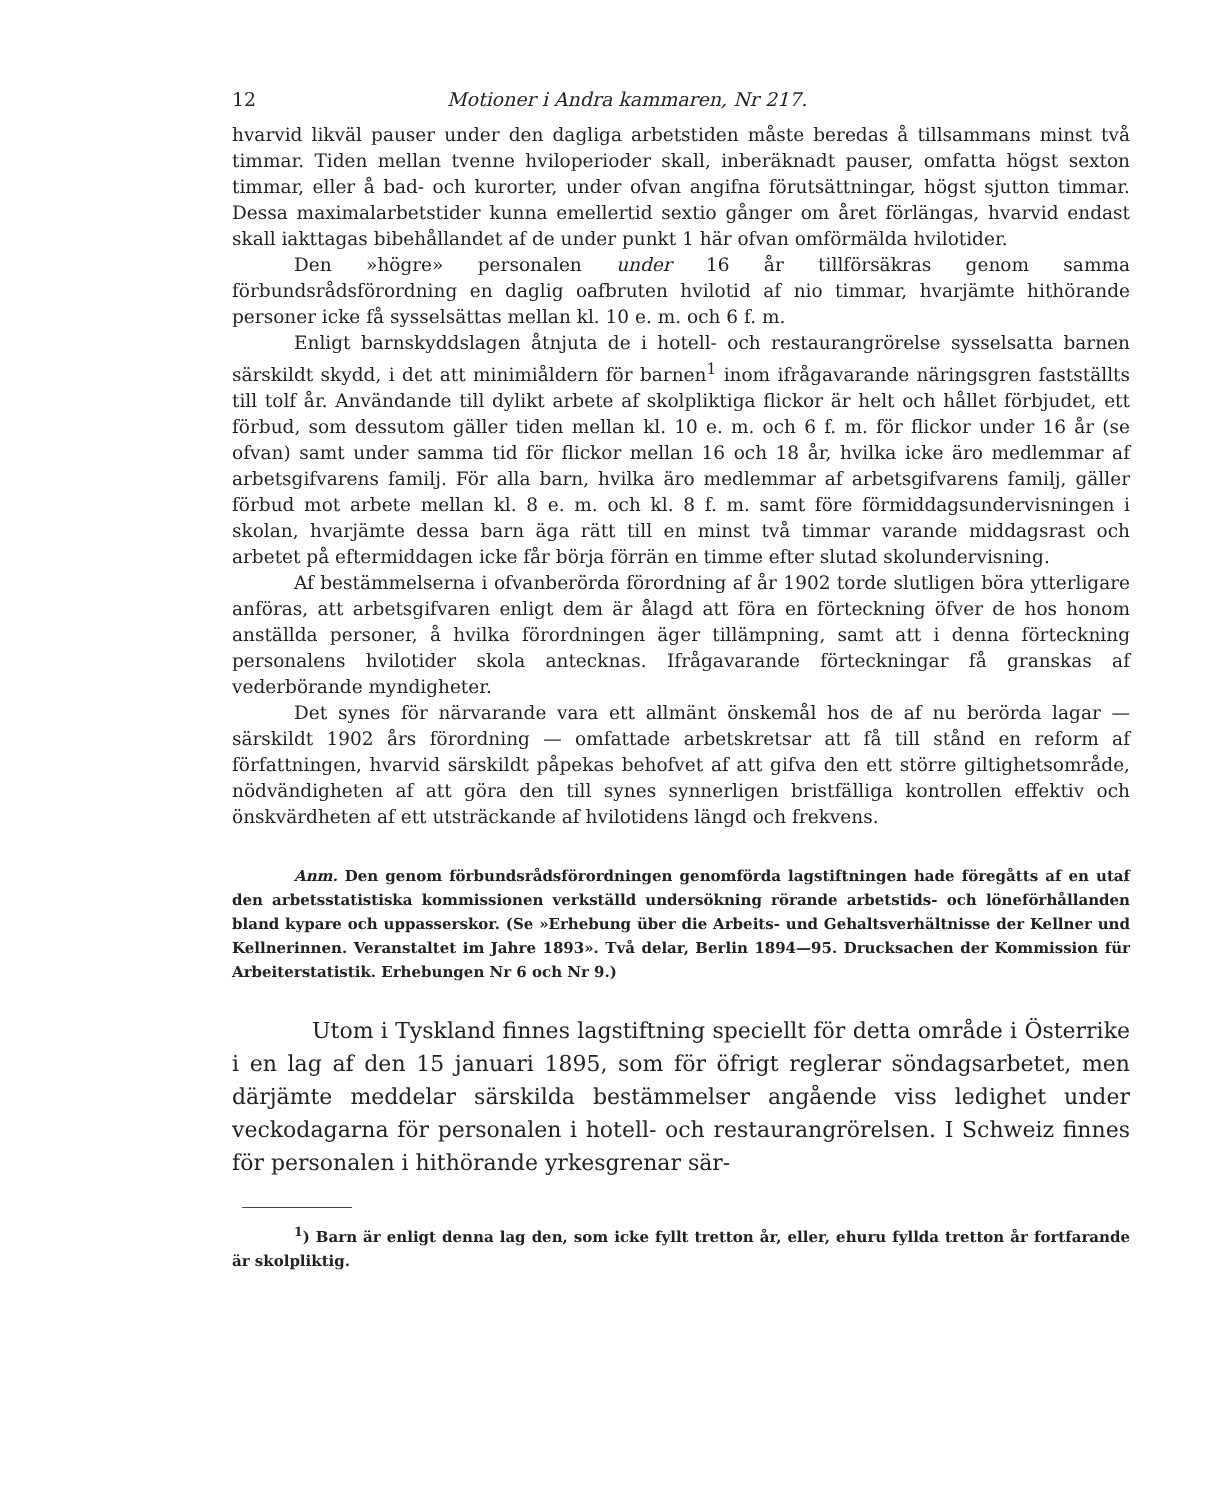12 Motioner i Andra kammaren, Nr 217.
hvarvid likväl pauser under den dagliga arbetstiden måste beredas å tillsammans minst två timmar. Tiden mellan tvenne hviloperioder skall, inberäknadt pauser, omfatta högst sexton timmar, eller å bad- och kurorter, under ofvan angifna förutsättningar, högst sjutton timmar. Dessa maximalarbetstider kunna emellertid sextio gånger om året förlängas, hvarvid endast skall iakttagas bibehållandet af de under punkt 1 här ofvan omförmälda hvilotider.
Den »högre» personalen under 16 år tillförsäkras genom samma förbundsrådsförordning en daglig oafbruten hvilotid af nio timmar, hvarjämte hithörande personer icke få sysselsättas mellan kl. 10 e. m. och 6 f. m.
Enligt barnskyddslagen åtnjuta de i hotell- och restaurangrörelse sysselsatta barnen särskildt skydd, i det att minimiåldern för barnen<sup>1</sup> inom ifrågavarande näringsgren fastställts till tolf år. Användande till dylikt arbete af skolpliktiga flickor är helt och hållet förbjudet, ett förbud, som dessutom gäller tiden mellan kl. 10 e. m. och 6 f. m. för flickor under 16 år (se ofvan) samt under samma tid för flickor mellan 16 och 18 år, hvilka icke äro medlemmar af arbetsgifvarens familj. För alla barn, hvilka äro medlemmar af arbetsgifvarens familj, gäller förbud mot arbete mellan kl. 8 e. m. och kl. 8 f. m. samt före förmiddagsundervisningen i skolan, hvarjämte dessa barn äga rätt till en minst två timmar varande middagsrast och arbetet på eftermiddagen icke får börja förrän en timme efter slutad skolundervisning.
Af bestämmelserna i ofvanberörda förordning af år 1902 torde slutligen böra ytterligare anföras, att arbetsgifvaren enligt dem är ålagd att föra en förteckning öfver de hos honom anställda personer, å hvilka förordningen äger tillämpning, samt att i denna förteckning personalens hvilotider skola antecknas. Ifrågavarande förteckningar få granskas af vederbörande myndigheter.
Det synes för närvarande vara ett allmänt önskemål hos de af nu berörda lagar — särskildt 1902 års förordning — omfattade arbetskretsar att få till stånd en reform af författningen, hvarvid särskildt påpekas behofvet af att gifva den ett större giltighetsområde, nödvändigheten af att göra den till synes synnerligen bristfälliga kontrollen effektiv och önskvärdheten af ett utsträckande af hvilotidens längd och frekvens.
Anm. Den genom förbundsrådsförordningen genomförda lagstiftningen hade föregåtts af en utaf den arbetsstatistiska kommissionen verkställd undersökning rörande arbetstids- och löneförhållanden bland kypare och uppasserskor. (Se »Erhebung über die Arbeits- und Gehaltsverhältnisse der Kellner und Kellnerinnen. Veranstaltet im Jahre 1893». Två delar, Berlin 1894—95. Drucksachen der Kommission für Arbeiterstatistik. Erhebungen Nr 6 och Nr 9.)
Utom i Tyskland finnes lagstiftning speciellt för detta område i Österrike i en lag af den 15 januari 1895, som för öfrigt reglerar söndagsarbetet, men därjämte meddelar särskilda bestämmelser angående viss ledighet under veckodagarna för personalen i hotell- och restaurangrörelsen. I Schweiz finnes för personalen i hithörande yrkesgrenar sär-
<sup>1</sup>) Barn är enligt denna lag den, som icke fyllt tretton år, eller, ehuru fyllda tretton år fortfarande är skolpliktig.